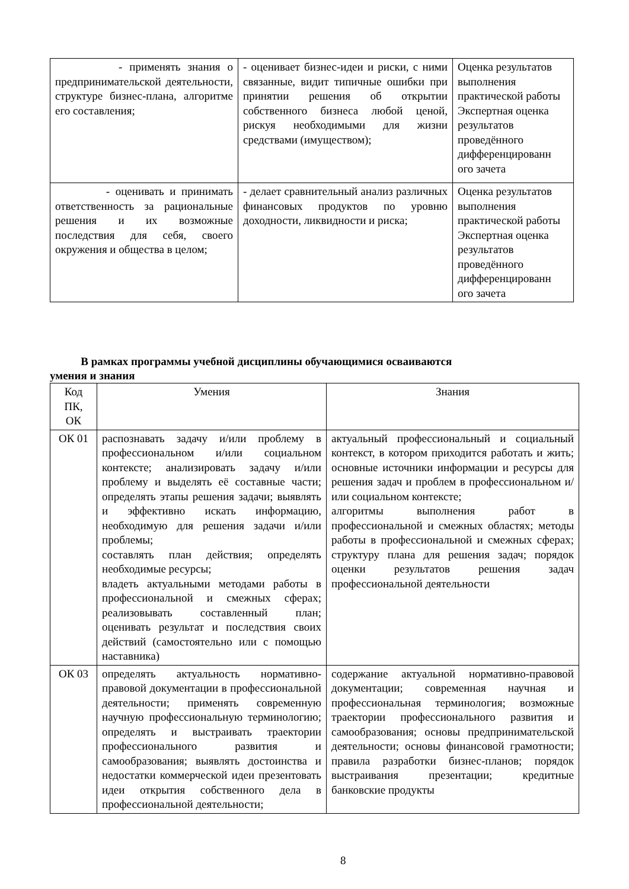| - применять знания о предпринимательской деятельности, структуре бизнес-плана, алгоритме его составления; | - оценивает бизнес-идеи и риски, с ними связанные, видит типичные ошибки при принятии решения об открытии собственного бизнеса любой ценой, рискуя необходимыми для жизни средствами (имуществом); | Оценка результатов выполнения практической работы Экспертная оценка результатов проведённого дифференцированн ого зачета |
| - оценивать и принимать ответственность за рациональные решения и их возможные последствия для себя, своего окружения и общества в целом; | - делает сравнительный анализ различных финансовых продуктов по уровню доходности, ликвидности и риска; | Оценка результатов выполнения практической работы Экспертная оценка результатов проведённого дифференцированн ого зачета |
В рамках программы учебной дисциплины обучающимися осваиваются
умения и знания
| Код ПК, ОК | Умения | Знания |
| --- | --- | --- |
| ОК 01 | распознавать задачу и/или проблему в профессиональном и/или социальном контексте; анализировать задачу и/или проблему и выделять её составные части; определять этапы решения задачи; выявлять и эффективно искать информацию, необходимую для решения задачи и/или проблемы; составлять план действия; определять необходимые ресурсы; владеть актуальными методами работы в профессиональной и смежных сферах; реализовывать составленный план; оценивать результат и последствия своих действий (самостоятельно или с помощью наставника) | актуальный профессиональный и социальный контекст, в котором приходится работать и жить; основные источники информации и ресурсы для решения задач и проблем в профессиональном и/или социальном контексте; алгоритмы выполнения работ в профессиональной и смежных областях; методы работы в профессиональной и смежных сферах; структуру плана для решения задач; порядок оценки результатов решения задач профессиональной деятельности |
| ОК 03 | определять актуальность нормативно-правовой документации в профессиональной деятельности; применять современную научную профессиональную терминологию; определять и выстраивать траектории профессионального развития и самообразования; выявлять достоинства и недостатки коммерческой идеи презентовать идеи открытия собственного дела в профессиональной деятельности; | содержание актуальной нормативно-правовой документации; современная научная и профессиональная терминология; возможные траектории профессионального развития и самообразования; основы предпринимательской деятельности; основы финансовой грамотности; правила разработки бизнес-планов; порядок выстраивания презентации; кредитные банковские продукты |
8